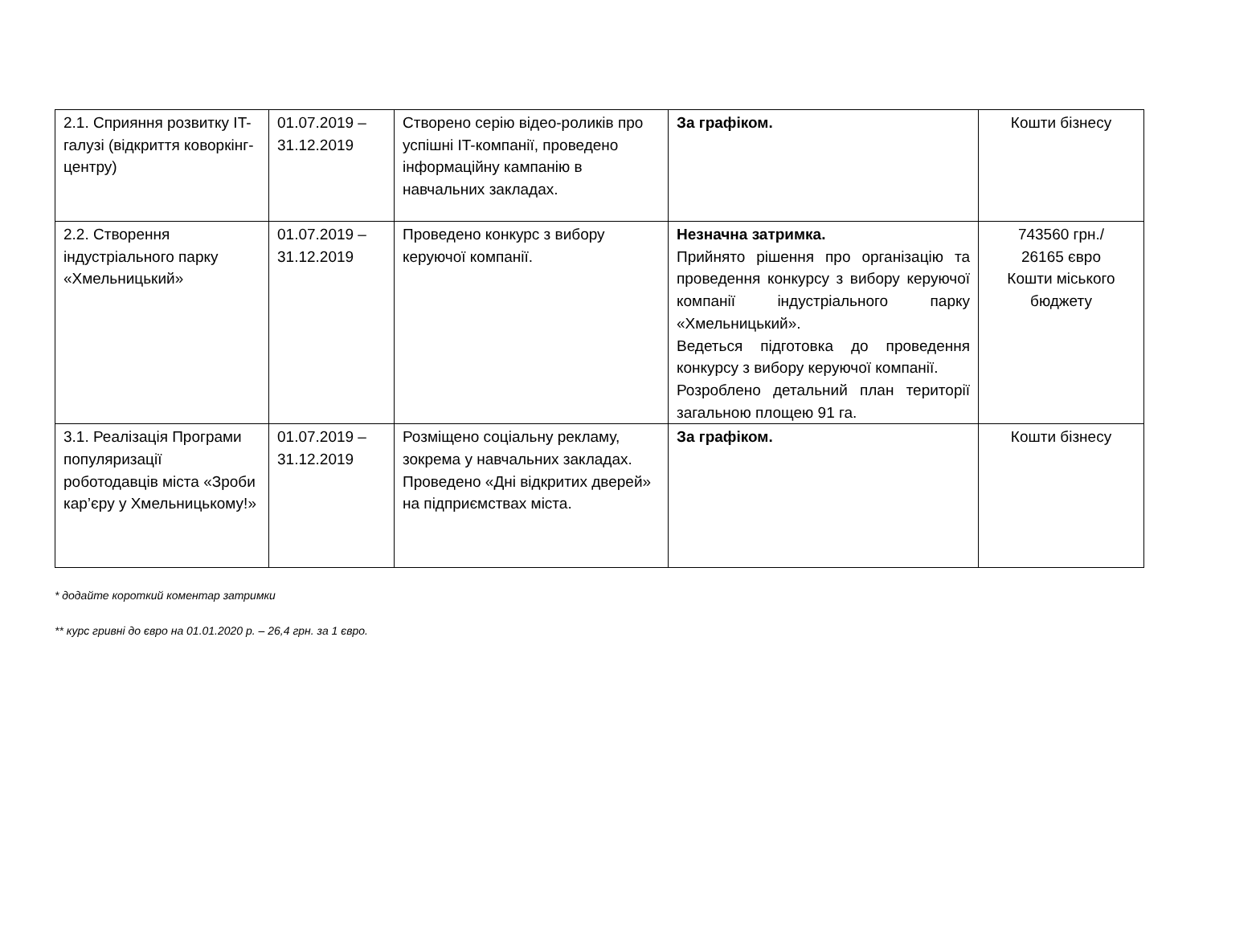| 2.1. Сприяння розвитку IT-галузі (відкриття коворкінг-центру) | 01.07.2019 – 31.12.2019 | Створено серію відео-роликів про успішні IT-компанії, проведено інформаційну кампанію в навчальних закладах. | За графіком. | Кошти бізнесу |
| 2.2. Створення індустріального парку «Хмельницький» | 01.07.2019 – 31.12.2019 | Проведено конкурс з вибору керуючої компанії. | Незначна затримка. Прийнято рішення про організацію та проведення конкурсу з вибору керуючої компанії індустріального парку «Хмельницький». Ведеться підготовка до проведення конкурсу з вибору керуючої компанії. Розроблено детальний план території загальною площею 91 га. | 743560 грн./ 26165 євро Кошти міського бюджету |
| 3.1. Реалізація Програми популяризації роботодавців міста «Зроби кар’єру у Хмельницькому!» | 01.07.2019 – 31.12.2019 | Розміщено соціальну рекламу, зокрема у навчальних закладах. Проведено «Дні відкритих дверей» на підприємствах міста. | За графіком. | Кошти бізнесу |
* додайте короткий коментар затримки
** курс гривні до євро на 01.01.2020 р. – 26,4 грн. за 1 євро.